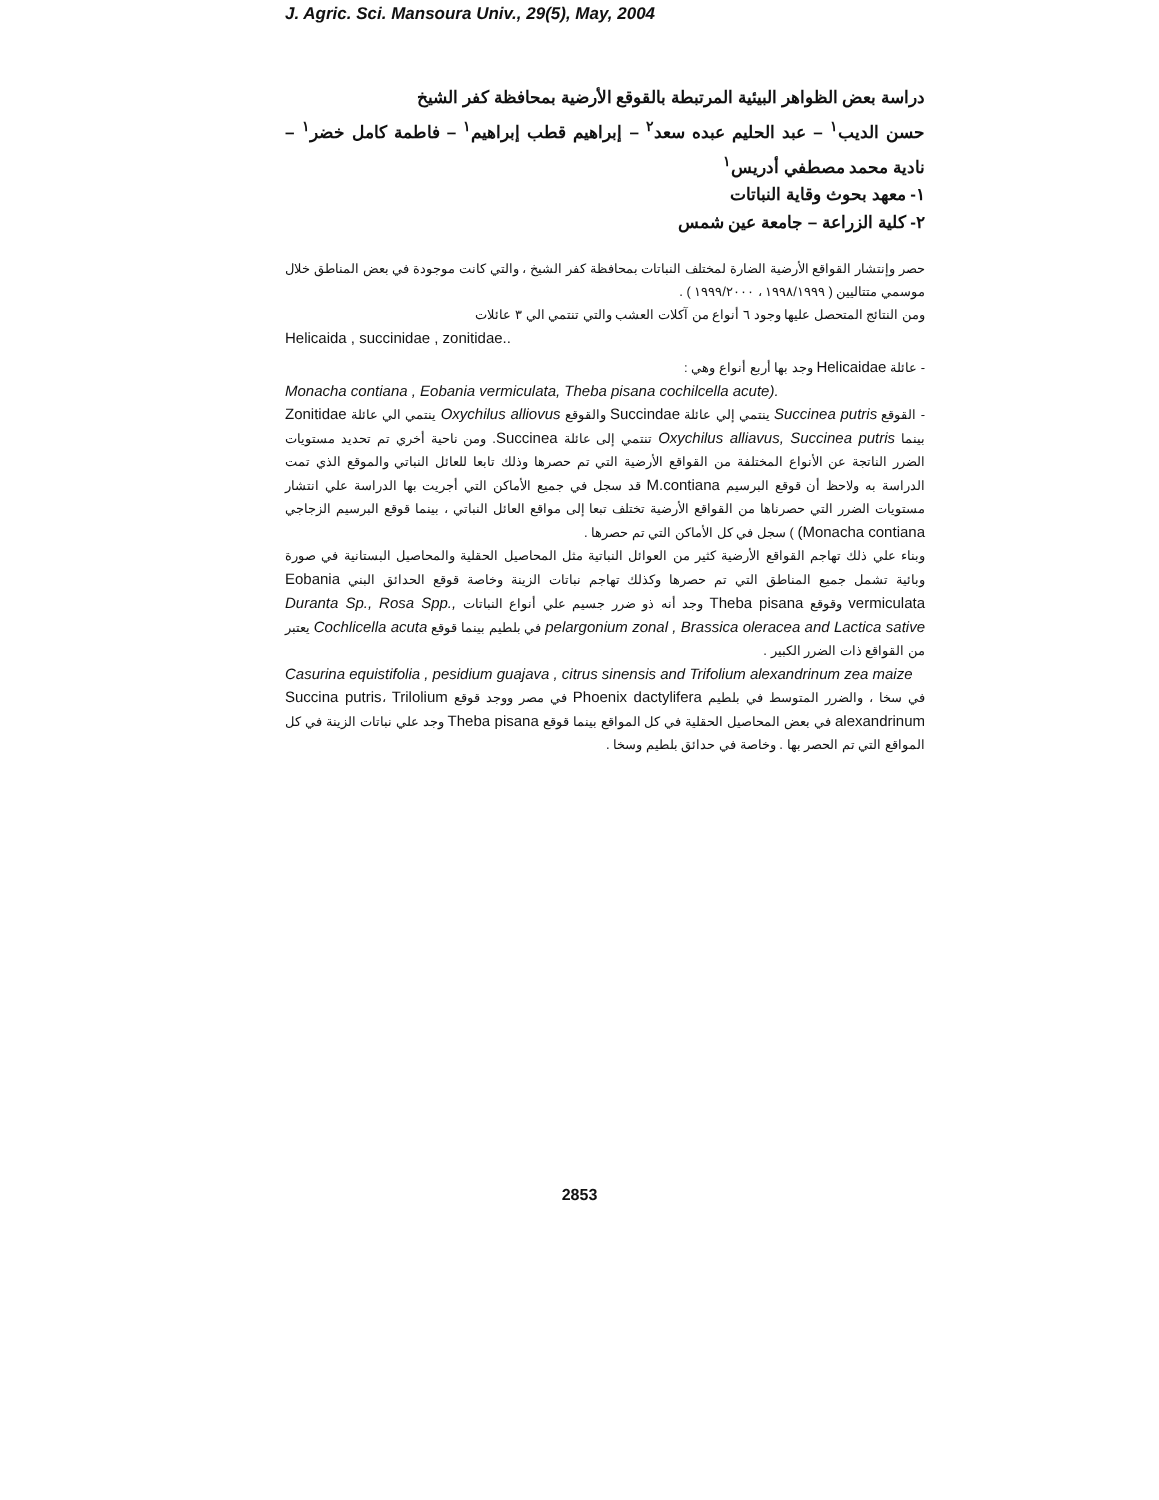J. Agric. Sci. Mansoura Univ., 29(5), May, 2004
دراسة بعض الظواهر البيئية المرتبطة بالقوقع الأرضية بمحافظة كفر الشيخ
حسن الديب<sup>١</sup> – عبد الحليم عبده سعد<sup>٢</sup> – إبراهيم قطب إبراهيم<sup>١</sup> – فاطمة كامل خضر<sup>١</sup> – نادية محمد مصطفي أدريس<sup>١</sup>
١- معهد بحوث وقاية النباتات
٢- كلية الزراعة – جامعة عين شمس
حصر وإنتشار القواقع الأرضية الضارة لمختلف النباتات بمحافظة كفر الشيخ ، والتي كانت موجودة في بعض المناطق خلال موسمي متتاليين ( ١٩٩٨/١٩٩٩ ، ١٩٩٩/٢٠٠٠ ) .
ومن النتائج المتحصل عليها وجود ٦ أنواع من آكلات العشب والتي تنتمي الي ٣ عائلات
Helicaida , succinidae , zonitidae..
- عائلة Helicaidae وجد بها أربع أنواع وهي :
Monacha contiana , Eobania vermiculata, Theba pisana cochilcella acute).
- القوقع Succinea putris ينتمي إلي عائلة Succindae والقوقع Oxychilus alliovus ينتمي الي عائلة Zonitidae بينما Oxychilus alliavus, Succinea putris تنتمي إلى عائلة Succinea. ومن ناحية أخري تم تحديد مستويات الضرر الناتجة عن الأنواع المختلفة من القواقع الأرضية التي تم حصرها وذلك تابعا للعائل النباتي والموقع الذي تمت الدراسة به ولاحظ أن قوقع البرسيم M.contiana قد سجل في جميع الأماكن التي أجريت بها الدراسة علي انتشار مستويات الضرر التي حصرناها من القواقع الأرضية تختلف تبعا إلى مواقع العائل النباتي ، بينما قوقع البرسيم الزجاجي (Monacha contiana ) سجل في كل الأماكن التي تم حصرها .
وبناء علي ذلك تهاجم القواقع الأرضية كثير من العوائل النباتية مثل المحاصيل الحقلية والمحاصيل البستانية في صورة وبائية تشمل جميع المناطق التي تم حصرها وكذلك تهاجم نباتات الزينة وخاصة قوقع الحدائق البني Eobania vermiculata وقوقع Theba pisana وجد أنه ذو ضرر جسيم علي أنواع النباتات Duranta Sp., Rosa Spp., pelargonium zonal , Brassica oleracea and Lactica sative في بلطيم بينما قوقع Cochlicella acuta يعتبر من القواقع ذات الضرر الكبير .
Casurina equistifolia , pesidium guajava , citrus sinensis and Trifolium alexandrinum zea maize
في سخا ، والضرر المتوسط في بلطيم Phoenix dactylifera في مصر ووجد قوقع Succina putris، Trilolium alexandrinum في بعض المحاصيل الحقلية في كل المواقع بينما قوقع Theba pisana وجد علي نباتات الزينة في كل المواقع التي تم الحصر بها . وخاصة في حدائق بلطيم وسخا .
2853